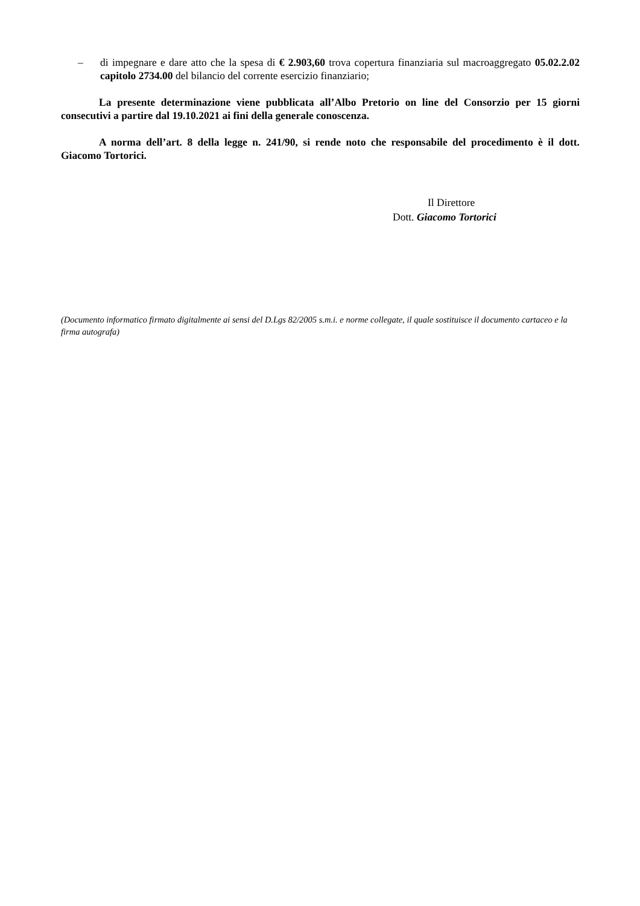– di impegnare e dare atto che la spesa di € 2.903,60 trova copertura finanziaria sul macroaggregato 05.02.2.02 capitolo 2734.00 del bilancio del corrente esercizio finanziario;
La presente determinazione viene pubblicata all’Albo Pretorio on line del Consorzio per 15 giorni consecutivi a partire dal 19.10.2021 ai fini della generale conoscenza.
A norma dell’art. 8 della legge n. 241/90, si rende noto che responsabile del procedimento è il dott. Giacomo Tortorici.
Il Direttore
Dott. Giacomo Tortorici
(Documento informatico firmato digitalmente ai sensi del D.Lgs 82/2005 s.m.i. e norme collegate, il quale sostituisce il documento cartaceo e la firma autografa)